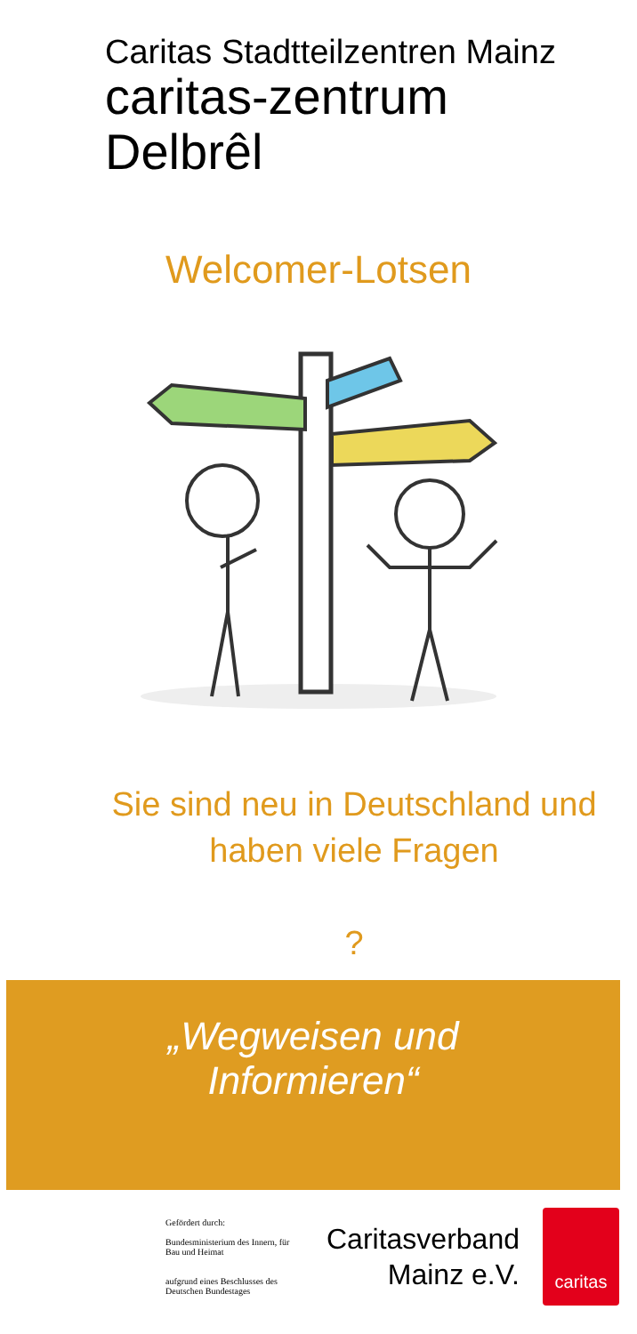Caritas Stadtteilzentren Mainz
caritas-zentrum
Delbrêl
Welcomer-Lotsen
Sie sind neu in Deutschland und
haben viele Fragen
?
„Wegweisen und
Informieren“
Gefördert durch:
Bundesministerium des Innern, für Bau und Heimat
aufgrund eines Beschlusses des Deutschen Bundestages
Caritasverband
Mainz e.V.
caritas